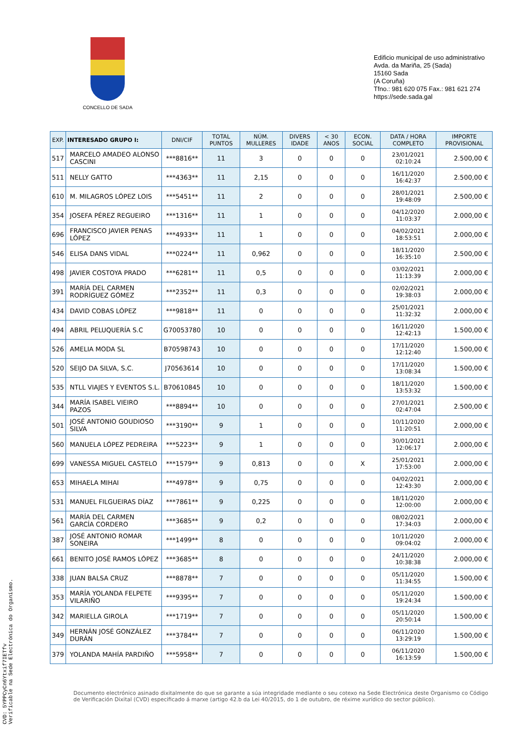CONCELLO DE SADA
Edificio municipal de uso administrativo
Avda. da Mariña, 25 (Sada)
15160 Sada
(A Coruña)
Tfno.: 981 620 075 Fax.: 981 621 274
https://sede.sada.gal
| EXP. | INTERESADO GRUPO I: | DNI/CIF | TOTAL PUNTOS | NÚM. MULLERES | DIVERS IDADE | < 30 ANOS | ECON. SOCIAL | DATA / HORA COMPLETO | IMPORTE PROVISIONAL |
| --- | --- | --- | --- | --- | --- | --- | --- | --- | --- |
| 517 | MARCELO AMADEO ALONSO CASCINI | ***8816** | 11 | 3 | 0 | 0 | 0 | 23/01/2021 02:10:24 | 2.500,00 € |
| 511 | NELLY GATTO | ***4363** | 11 | 2,15 | 0 | 0 | 0 | 16/11/2020 16:42:37 | 2.500,00 € |
| 610 | M. MILAGROS LÓPEZ LOIS | ***5451** | 11 | 2 | 0 | 0 | 0 | 28/01/2021 19:48:09 | 2.500,00 € |
| 354 | JOSEFA PÉREZ REGUEIRO | ***1316** | 11 | 1 | 0 | 0 | 0 | 04/12/2020 11:03:37 | 2.000,00 € |
| 696 | FRANCISCO JAVIER PENAS LÓPEZ | ***4933** | 11 | 1 | 0 | 0 | 0 | 04/02/2021 18:53:51 | 2.000,00 € |
| 546 | ELISA DANS VIDAL | ***0224** | 11 | 0,962 | 0 | 0 | 0 | 18/11/2020 16:35:10 | 2.500,00 € |
| 498 | JAVIER COSTOYA PRADO | ***6281** | 11 | 0,5 | 0 | 0 | 0 | 03/02/2021 11:13:39 | 2.000,00 € |
| 391 | MARÍA DEL CARMEN RODRÍGUEZ GÓMEZ | ***2352** | 11 | 0,3 | 0 | 0 | 0 | 02/02/2021 19:38:03 | 2.000,00 € |
| 434 | DAVID COBAS LÓPEZ | ***9818** | 11 | 0 | 0 | 0 | 0 | 25/01/2021 11:32:32 | 2.000,00 € |
| 494 | ABRIL PELUQUERÍA S.C | G70053780 | 10 | 0 | 0 | 0 | 0 | 16/11/2020 12:42:13 | 1.500,00 € |
| 526 | AMELIA MODA SL | B70598743 | 10 | 0 | 0 | 0 | 0 | 17/11/2020 12:12:40 | 1.500,00 € |
| 520 | SEIJO DA SILVA, S.C. | J70563614 | 10 | 0 | 0 | 0 | 0 | 17/11/2020 13:08:34 | 1.500,00 € |
| 535 | NTLL VIAJES Y EVENTOS S.L. | B70610845 | 10 | 0 | 0 | 0 | 0 | 18/11/2020 13:53:32 | 1.500,00 € |
| 344 | MARÍA ISABEL VIEIRO PAZOS | ***8894** | 10 | 0 | 0 | 0 | 0 | 27/01/2021 02:47:04 | 2.500,00 € |
| 501 | JOSÉ ANTONIO GOUDIOSO SILVA | ***3190** | 9 | 1 | 0 | 0 | 0 | 10/11/2020 11:20:51 | 2.000,00 € |
| 560 | MANUELA LÓPEZ PEDREIRA | ***5223** | 9 | 1 | 0 | 0 | 0 | 30/01/2021 12:06:17 | 2.000,00 € |
| 699 | VANESSA MIGUEL CASTELO | ***1579** | 9 | 0,813 | 0 | 0 | X | 25/01/2021 17:53:00 | 2.000,00 € |
| 653 | MIHAELA MIHAI | ***4978** | 9 | 0,75 | 0 | 0 | 0 | 04/02/2021 12:43:30 | 2.000,00 € |
| 531 | MANUEL FILGUEIRAS DÍAZ | ***7861** | 9 | 0,225 | 0 | 0 | 0 | 18/11/2020 12:00:00 | 2.000,00 € |
| 561 | MARÍA DEL CARMEN GARCÍA CORDERO | ***3685** | 9 | 0,2 | 0 | 0 | 0 | 08/02/2021 17:34:03 | 2.000,00 € |
| 387 | JOSÉ ANTONIO ROMAR SONEIRA | ***1499** | 8 | 0 | 0 | 0 | 0 | 10/11/2020 09:04:02 | 2.000,00 € |
| 661 | BENITO JOSÉ RAMOS LÓPEZ | ***3685** | 8 | 0 | 0 | 0 | 0 | 24/11/2020 10:38:38 | 2.000,00 € |
| 338 | JUAN BALSA CRUZ | ***8878** | 7 | 0 | 0 | 0 | 0 | 05/11/2020 11:34:55 | 1.500,00 € |
| 353 | MARÍA YOLANDA FELPETE VILARIÑO | ***9395** | 7 | 0 | 0 | 0 | 0 | 05/11/2020 19:24:34 | 1.500,00 € |
| 342 | MARIELLA GIROLA | ***1719** | 7 | 0 | 0 | 0 | 0 | 05/11/2020 20:50:14 | 1.500,00 € |
| 349 | HERNÁN JOSÉ GONZÁLEZ DURÁN | ***3784** | 7 | 0 | 0 | 0 | 0 | 06/11/2020 13:29:19 | 1.500,00 € |
| 379 | YOLANDA MAHÍA PARDIÑO | ***5958** | 7 | 0 | 0 | 0 | 0 | 06/11/2020 16:13:59 | 1.500,00 € |
Documento electrónico asinado dixitalmente do que se garante a súa integridade mediante o seu cotexo na Sede Electrónica deste Organismo co Código de Verificación Dixital (CVD) especificado á marxe (artigo 42.b da Lei 40/2015, do 1 de outubro, de réxime xurídico do sector público).
CVD: 5YPPCyCn6Ytxif7IETfv
Verificable na Sede Electrónica do Organismo.